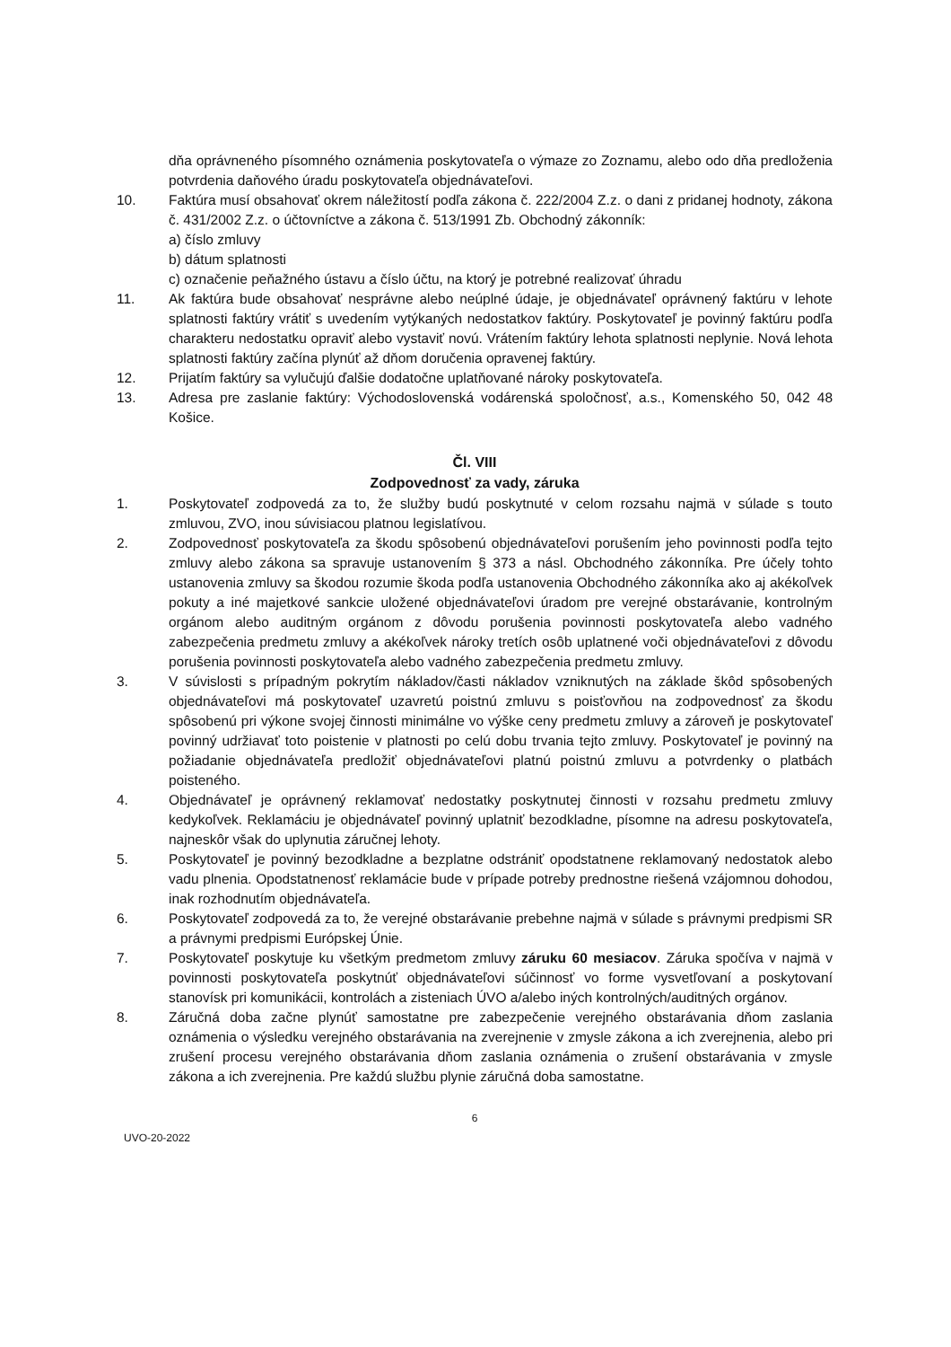dňa oprávneného písomného oznámenia poskytovateľa o výmaze zo Zoznamu, alebo odo dňa predloženia potvrdenia daňového úradu poskytovateľa objednávateľovi.
10. Faktúra musí obsahovať okrem náležitostí podľa zákona č. 222/2004 Z.z. o dani z pridanej hodnoty, zákona č. 431/2002 Z.z. o účtovníctve a zákona č. 513/1991 Zb. Obchodný zákonník:
a) číslo zmluvy
b) dátum splatnosti
c) označenie peňažného ústavu a číslo účtu, na ktorý je potrebné realizovať úhradu
11. Ak faktúra bude obsahovať nesprávne alebo neúplné údaje, je objednávateľ oprávnený faktúru v lehote splatnosti faktúry vrátiť s uvedením vytýkaných nedostatkov faktúry. Poskytovateľ je povinný faktúru podľa charakteru nedostatku opraviť alebo vystaviť novú. Vrátením faktúry lehota splatnosti neplynie. Nová lehota splatnosti faktúry začína plynúť až dňom doručenia opravenej faktúry.
12. Prijatím faktúry sa vylučujú ďalšie dodatočne uplatňované nároky poskytovateľa.
13. Adresa pre zaslanie faktúry: Východoslovenská vodárenská spoločnosť, a.s., Komenského 50, 042 48 Košice.
Čl. VIII
Zodpovednosť za vady, záruka
1. Poskytovateľ zodpovedá za to, že služby budú poskytnuté v celom rozsahu najmä v súlade s touto zmluvou, ZVO, inou súvisiacou platnou legislatívou.
2. Zodpovednosť poskytovateľa za škodu spôsobenú objednávateľovi porušením jeho povinnosti podľa tejto zmluvy alebo zákona sa spravuje ustanovením § 373 a násl. Obchodného zákonníka. Pre účely tohto ustanovenia zmluvy sa škodou rozumie škoda podľa ustanovenia Obchodného zákonníka ako aj akékoľvek pokuty a iné majetkové sankcie uložené objednávateľovi úradom pre verejné obstarávanie, kontrolným orgánom alebo auditným orgánom z dôvodu porušenia povinnosti poskytovateľa alebo vadného zabezpečenia predmetu zmluvy a akékoľvek nároky tretích osôb uplatnené voči objednávateľovi z dôvodu porušenia povinnosti poskytovateľa alebo vadného zabezpečenia predmetu zmluvy.
3. V súvislosti s prípadným pokrytím nákladov/časti nákladov vzniknutých na základe škôd spôsobených objednávateľovi má poskytovateľ uzavretú poistnú zmluvu s poisťovňou na zodpovednosť za škodu spôsobenú pri výkone svojej činnosti minimálne vo výške ceny predmetu zmluvy a zároveň je poskytovateľ povinný udržiavať toto poistenie v platnosti po celú dobu trvania tejto zmluvy. Poskytovateľ je povinný na požiadanie objednávateľa predložiť objednávateľovi platnú poistnú zmluvu a potvrdenky o platbách poisteného.
4. Objednávateľ je oprávnený reklamovať nedostatky poskytnutej činnosti v rozsahu predmetu zmluvy kedykoľvek. Reklamáciu je objednávateľ povinný uplatniť bezodkladne, písomne na adresu poskytovateľa, najneskôr však do uplynutia záručnej lehoty.
5. Poskytovateľ je povinný bezodkladne a bezplatne odstrániť opodstatnene reklamovaný nedostatok alebo vadu plnenia. Opodstatnenosť reklamácie bude v prípade potreby prednostne riešená vzájomnou dohodou, inak rozhodnutím objednávateľa.
6. Poskytovateľ zodpovedá za to, že verejné obstarávanie prebehne najmä v súlade s právnymi predpismi SR a právnymi predpismi Európskej Únie.
7. Poskytovateľ poskytuje ku všetkým predmetom zmluvy záruku 60 mesiacov. Záruka spočíva v najmä v povinnosti poskytovateľa poskytnúť objednávateľovi súčinnosť vo forme vysvetľovaní a poskytovaní stanovísk pri komunikácii, kontrolách a zisteniach ÚVO a/alebo iných kontrolných/auditných orgánov.
8. Záručná doba začne plynúť samostatne pre zabezpečenie verejného obstarávania dňom zaslania oznámenia o výsledku verejného obstarávania na zverejnenie v zmysle zákona a ich zverejnenia, alebo pri zrušení procesu verejného obstarávania dňom zaslania oznámenia o zrušení obstarávania v zmysle zákona a ich zverejnenia. Pre každú službu plynie záručná doba samostatne.
6
UVO-20-2022